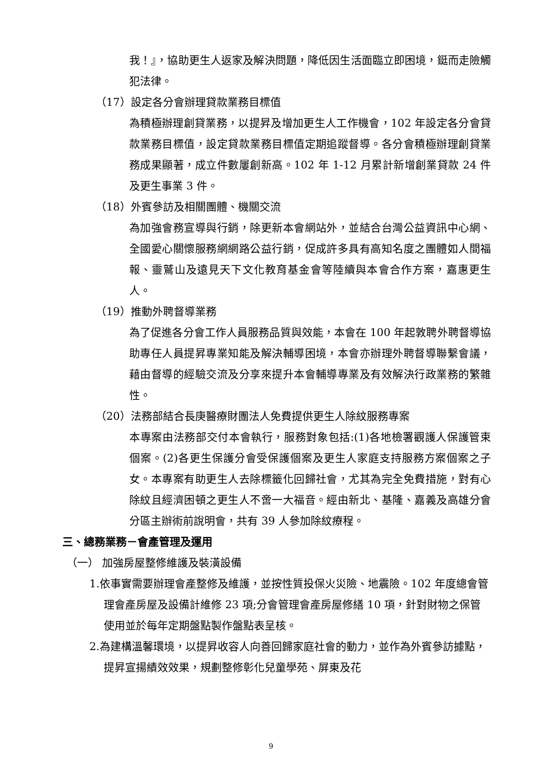我！』，協助更生人返家及解決問題，降低因生活面臨立即困境，鋌而走險觸犯法律。
（17）設定各分會辦理貸款業務目標值
為積極辦理創貸業務，以提昇及增加更生人工作機會，102 年設定各分會貸款業務目標值，設定貸款業務目標值定期追蹤督導。各分會積極辦理創貸業務成果顯著，成立件數屢創新高。102 年 1-12 月累計新增創業貸款 24 件及更生事業 3 件。
（18）外賓參訪及相關團體、機關交流
為加強會務宣導與行銷，除更新本會網站外，並結合台灣公益資訊中心網、全國愛心關懷服務網網路公益行銷，促成許多具有高知名度之團體如人間福報、靈鷲山及遠見天下文化教育基金會等陸續與本會合作方案，嘉惠更生人。
（19）推動外聘督導業務
為了促進各分會工作人員服務品質與效能，本會在 100 年起敦聘外聘督導協助專任人員提昇專業知能及解決輔導困境，本會亦辦理外聘督導聯繫會議，藉由督導的經驗交流及分享來提升本會輔導專業及有效解決行政業務的繁雜性。
（20）法務部結合長庚醫療財團法人免費提供更生人除紋服務專案
本專案由法務部交付本會執行，服務對象包括:(1)各地檢署觀護人保護管束個案。(2)各更生保護分會受保護個案及更生人家庭支持服務方案個案之子女。本專案有助更生人去除標籤化回歸社會，尤其為完全免費措施，對有心除紋且經濟困頓之更生人不啻一大福音。經由新北、基隆、嘉義及高雄分會分區主辦術前說明會，共有 39 人參加除紋療程。
三、總務業務－會產管理及運用
（一） 加強房屋整修維護及裝潢設備
1.依事實需要辦理會產整修及維護，並按性質投保火災險、地震險。102 年度總會管理會產房屋及設備計維修 23 項;分會管理會產房屋修繕 10 項，針對財物之保管使用並於每年定期盤點製作盤點表呈核。
2.為建構溫馨環境，以提昇收容人向善回歸家庭社會的動力，並作為外賓參訪據點，提昇宣揚績效效果，規劃整修彰化兒童學苑、屏東及花
9